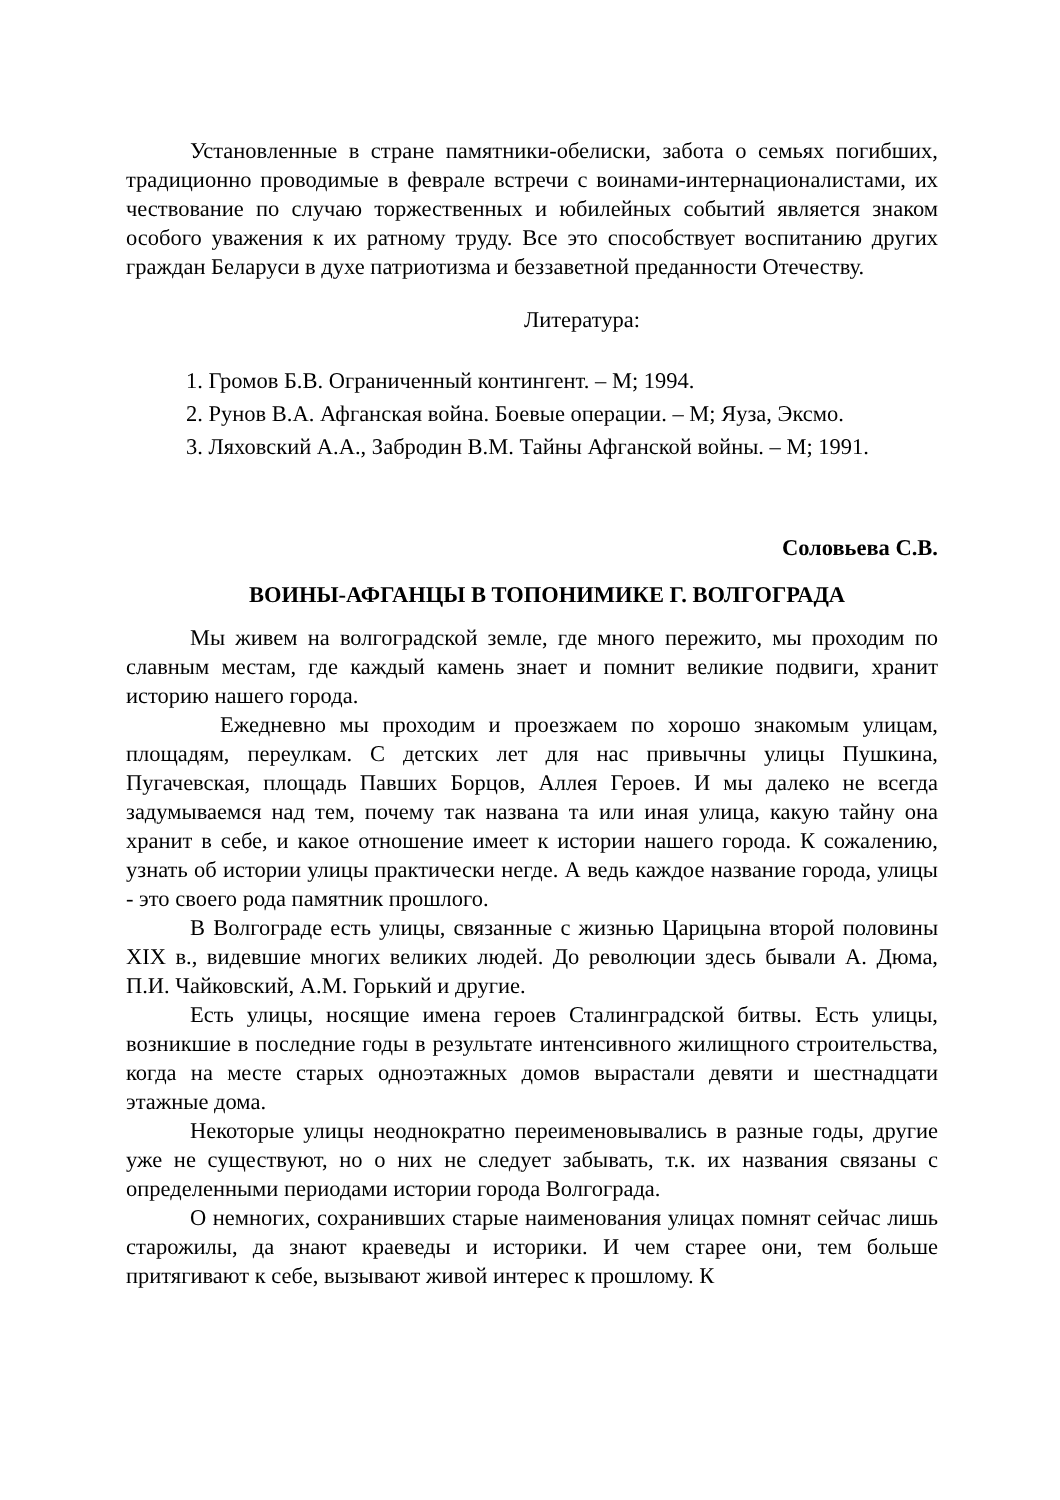Установленные в стране памятники-обелиски, забота о семьях погибших, традиционно проводимые в феврале встречи с воинами-интернационалистами, их чествование по случаю торжественных и юбилейных событий является знаком особого уважения к их ратному труду. Все это способствует воспитанию других граждан Беларуси в духе патриотизма и беззаветной преданности Отечеству.
Литература:
1. Громов Б.В. Ограниченный контингент. – М; 1994.
2. Рунов В.А. Афганская война. Боевые операции. – М; Яуза, Эксмо.
3. Ляховский А.А., Забродин В.М. Тайны Афганской войны. – М; 1991.
Соловьева С.В.
ВОИНЫ-АФГАНЦЫ В ТОПОНИМИКЕ Г. ВОЛГОГРАДА
Мы живем на волгоградской земле, где много пережито, мы проходим по славным местам, где каждый камень знает и помнит великие подвиги, хранит историю нашего города.
Ежедневно мы проходим и проезжаем по хорошо знакомым улицам, площадям, переулкам. С детских лет для нас привычны улицы Пушкина, Пугачевская, площадь Павших Борцов, Аллея Героев. И мы далеко не всегда задумываемся над тем, почему так названа та или иная улица, какую тайну она хранит в себе, и какое отношение имеет к истории нашего города. К сожалению, узнать об истории улицы практически негде. А ведь каждое название города, улицы - это своего рода памятник прошлого.
В Волгограде есть улицы, связанные с жизнью Царицына второй половины XIX в., видевшие многих великих людей. До революции здесь бывали А. Дюма, П.И. Чайковский, А.М. Горький и другие.
Есть улицы, носящие имена героев Сталинградской битвы. Есть улицы, возникшие в последние годы в результате интенсивного жилищного строительства, когда на месте старых одноэтажных домов вырастали девяти и шестнадцати этажные дома.
Некоторые улицы неоднократно переименовывались в разные годы, другие уже не существуют, но о них не следует забывать, т.к. их названия связаны с определенными периодами истории города Волгограда.
О немногих, сохранивших старые наименования улицах помнят сейчас лишь старожилы, да знают краеведы и историки. И чем старее они, тем больше притягивают к себе, вызывают живой интерес к прошлому. К